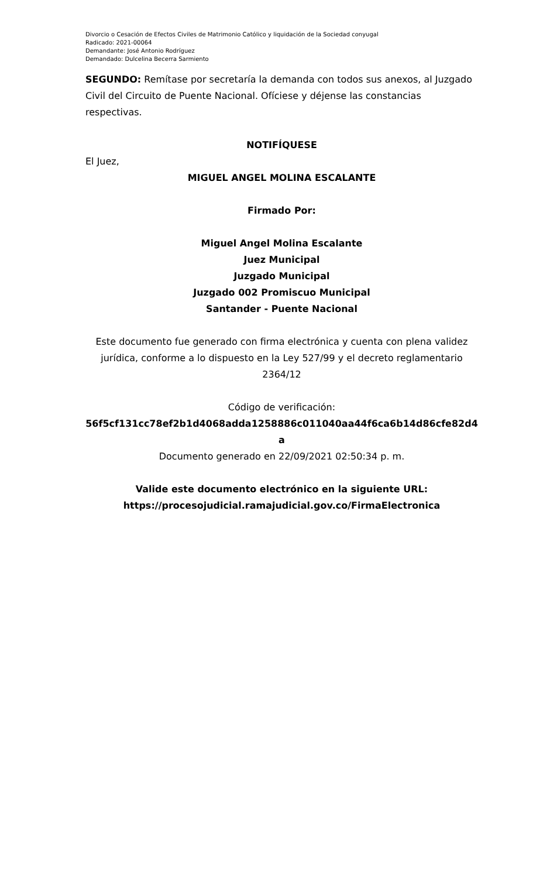Divorcio o Cesación de Efectos Civiles de Matrimonio Católico y liquidación de la Sociedad conyugal
Radicado: 2021-00064
Demandante: José Antonio Rodríguez
Demandado: Dulcelina Becerra Sarmiento
SEGUNDO: Remítase por secretaría la demanda con todos sus anexos, al Juzgado Civil del Circuito de Puente Nacional. Ofíciese y déjense las constancias respectivas.
NOTIFÍQUESE
El Juez,
MIGUEL ANGEL MOLINA ESCALANTE
Firmado Por:
Miguel Angel Molina Escalante
Juez Municipal
Juzgado Municipal
Juzgado 002 Promiscuo Municipal
Santander - Puente Nacional
Este documento fue generado con firma electrónica y cuenta con plena validez jurídica, conforme a lo dispuesto en la Ley 527/99 y el decreto reglamentario 2364/12
Código de verificación:
56f5cf131cc78ef2b1d4068adda1258886c011040aa44f6ca6b14d86cfe82d4a
Documento generado en 22/09/2021 02:50:34 p. m.
Valide este documento electrónico en la siguiente URL: https://procesojudicial.ramajudicial.gov.co/FirmaElectronica